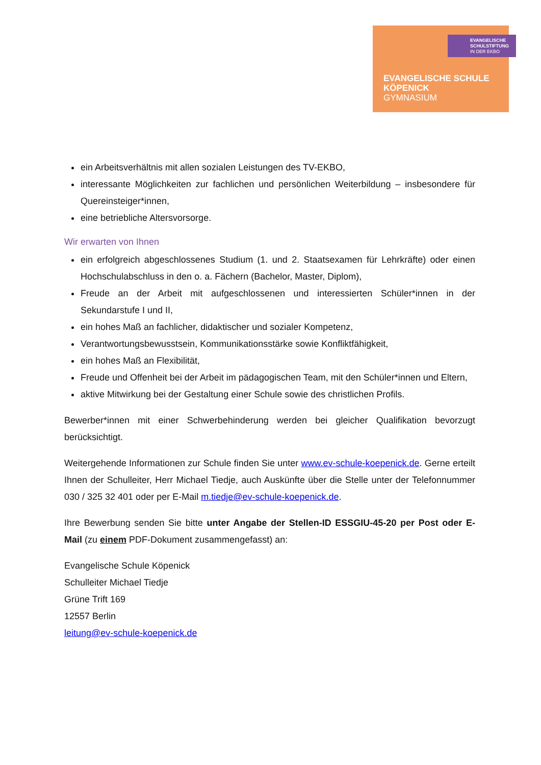EVANGELISCHE
SCHULSTIFTUNG
IN DER EKBO
EVANGELISCHE SCHULE
KÖPENICK
GYMNASIUM
ein Arbeitsverhältnis mit allen sozialen Leistungen des TV-EKBO,
interessante Möglichkeiten zur fachlichen und persönlichen Weiterbildung – insbesondere für Quereinsteiger*innen,
eine betriebliche Altersvorsorge.
Wir erwarten von Ihnen
ein erfolgreich abgeschlossenes Studium (1. und 2. Staatsexamen für Lehrkräfte) oder einen Hochschulabschluss in den o. a. Fächern (Bachelor, Master, Diplom),
Freude an der Arbeit mit aufgeschlossenen und interessierten Schüler*innen in der Sekundarstufe I und II,
ein hohes Maß an fachlicher, didaktischer und sozialer Kompetenz,
Verantwortungsbewusstsein, Kommunikationsstärke sowie Konfliktfähigkeit,
ein hohes Maß an Flexibilität,
Freude und Offenheit bei der Arbeit im pädagogischen Team, mit den Schüler*innen und Eltern,
aktive Mitwirkung bei der Gestaltung einer Schule sowie des christlichen Profils.
Bewerber*innen mit einer Schwerbehinderung werden bei gleicher Qualifikation bevorzugt berücksichtigt.
Weitergehende Informationen zur Schule finden Sie unter www.ev-schule-koepenick.de. Gerne erteilt Ihnen der Schulleiter, Herr Michael Tiedje, auch Auskünfte über die Stelle unter der Telefonnummer 030 / 325 32 401 oder per E-Mail m.tiedje@ev-schule-koepenick.de.
Ihre Bewerbung senden Sie bitte unter Angabe der Stellen-ID ESSGIU-45-20 per Post oder E-Mail (zu einem PDF-Dokument zusammengefasst) an:
Evangelische Schule Köpenick
Schulleiter Michael Tiedje
Grüne Trift 169
12557 Berlin
leitung@ev-schule-koepenick.de